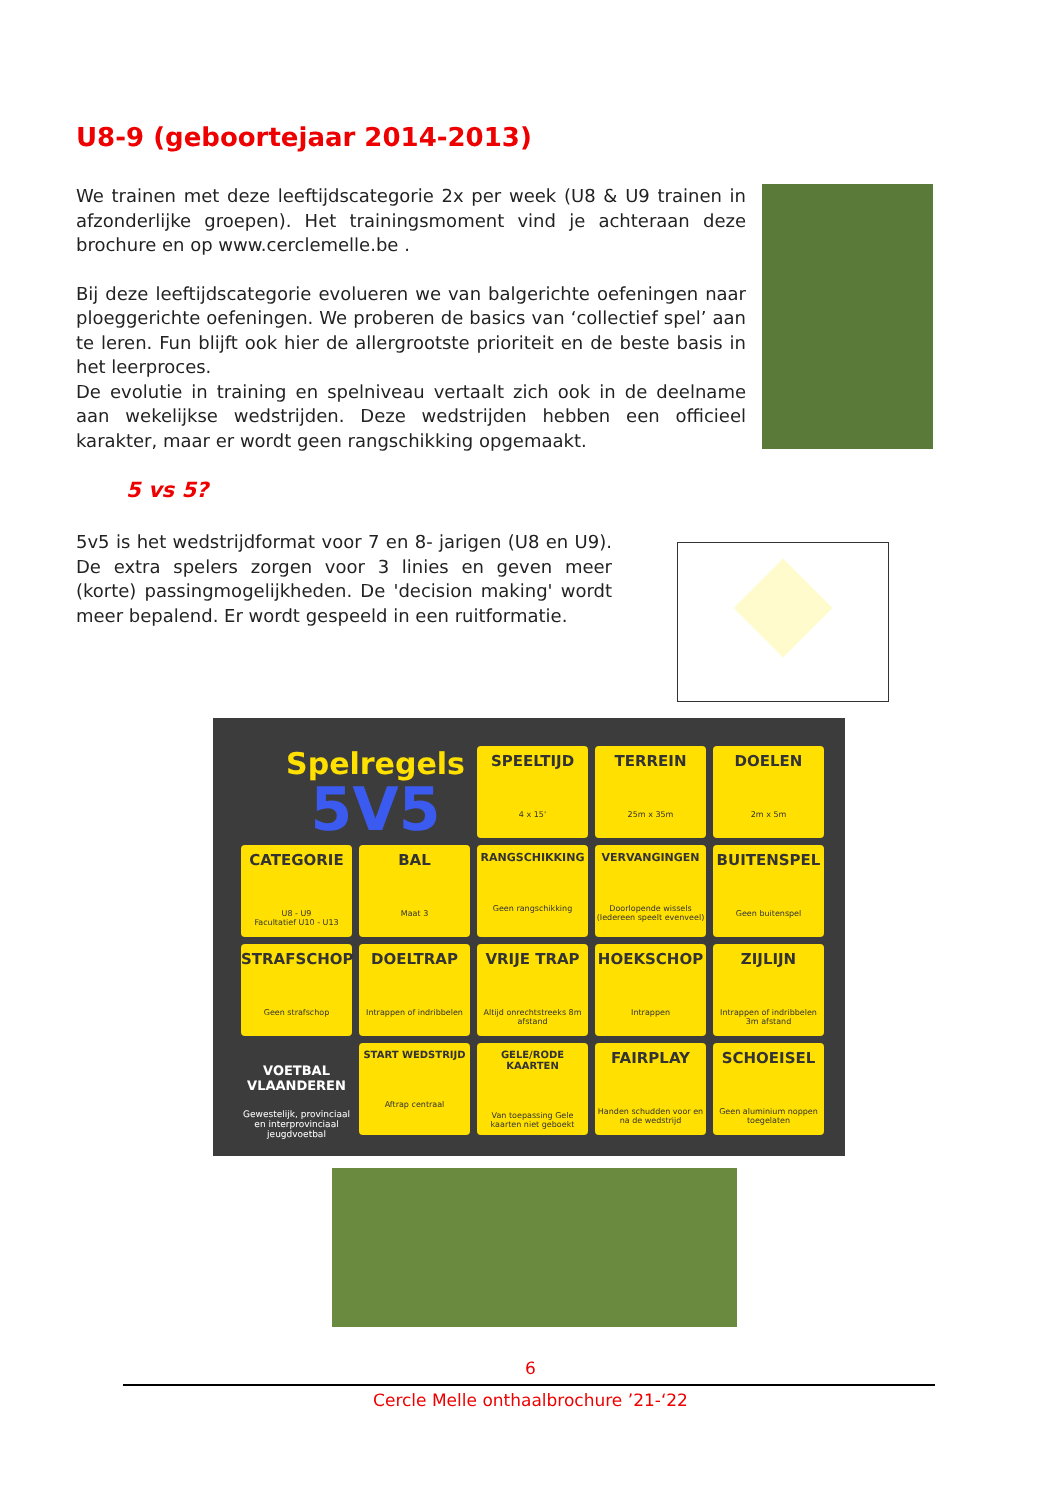U8-9 (geboortejaar 2014-2013)
We trainen met deze leeftijdscategorie 2x per week (U8 & U9 trainen in afzonderlijke groepen). Het trainingsmoment vind je achteraan deze brochure en op www.cerclemelle.be .
Bij deze leeftijdscategorie evolueren we van balgerichte oefeningen naar ploeggerichte oefeningen. We proberen de basics van ‘collectief spel’ aan te leren. Fun blijft ook hier de allergrootste prioriteit en de beste basis in het leerproces.
De evolutie in training en spelniveau vertaalt zich ook in de deelname aan wekelijkse wedstrijden. Deze wedstrijden hebben een officieel karakter, maar er wordt geen rangschikking opgemaakt.
5 vs 5?
5v5 is het wedstrijdformat voor 7 en 8- jarigen (U8 en U9). De extra spelers zorgen voor 3 linies en geven meer (korte) passingmogelijkheden. De 'decision making' wordt meer bepalend. Er wordt gespeeld in een ruitformatie.
Spelregels
5V5
SPEELTIJD
4 x 15'
TERREIN
25m x 35m
DOELEN
2m x 5m
CATEGORIE
U8 - U9
Facultatief U10 - U13
BAL
Maat 3
RANGSCHIKKING
Geen rangschikking
VERVANGINGEN
Doorlopende wissels (Iedereen speelt evenveel)
BUITENSPEL
Geen buitenspel
STRAFSCHOP
Geen strafschop
DOELTRAP
Intrappen of indribbelen
VRIJE TRAP
Altijd onrechtstreeks 8m afstand
HOEKSCHOP
Intrappen
ZIJLIJN
Intrappen of indribbelen 3m afstand
VOETBAL VLAANDEREN
Gewestelijk, provinciaal en interprovinciaal jeugdvoetbal
START WEDSTRIJD
Aftrap centraal
GELE/RODE KAARTEN
Van toepassing Gele kaarten niet geboekt
FAIRPLAY
Handen schudden voor en na de wedstrijd
SCHOEISEL
Geen aluminium noppen toegelaten
6
Cercle Melle onthaalbrochure ’21-‘22